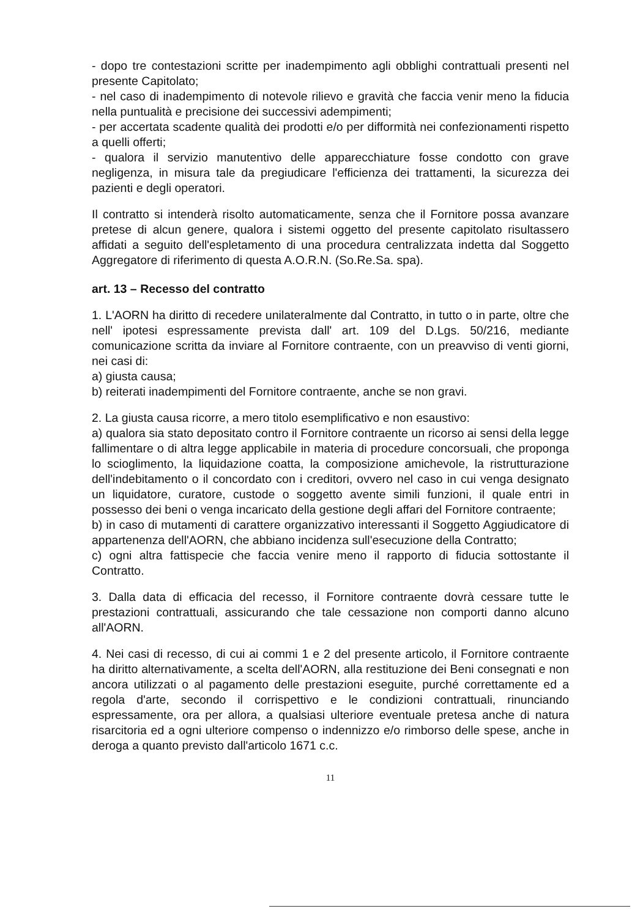- dopo tre contestazioni scritte per inadempimento agli obblighi contrattuali presenti nel presente Capitolato;
- nel caso di inadempimento di notevole rilievo e gravità che faccia venir meno la fiducia nella puntualità e precisione dei successivi adempimenti;
- per accertata scadente qualità dei prodotti e/o per difformità nei confezionamenti rispetto a quelli offerti;
- qualora il servizio manutentivo delle apparecchiature fosse condotto con grave negligenza, in misura tale da pregiudicare l'efficienza dei trattamenti, la sicurezza dei pazienti e degli operatori.
Il contratto si intenderà risolto automaticamente, senza che il Fornitore possa avanzare pretese di alcun genere, qualora i sistemi oggetto del presente capitolato risultassero affidati a seguito dell'espletamento di una procedura centralizzata indetta dal Soggetto Aggregatore di riferimento di questa A.O.R.N. (So.Re.Sa. spa).
art. 13 – Recesso del contratto
1. L'AORN ha diritto di recedere unilateralmente dal Contratto, in tutto o in parte, oltre che nell' ipotesi espressamente prevista dall' art. 109 del D.Lgs. 50/216, mediante comunicazione scritta da inviare al Fornitore contraente, con un preavviso di venti giorni, nei casi di:
a) giusta causa;
b) reiterati inadempimenti del Fornitore contraente, anche se non gravi.
2. La giusta causa ricorre, a mero titolo esemplificativo e non esaustivo:
a) qualora sia stato depositato contro il Fornitore contraente un ricorso ai sensi della legge fallimentare o di altra legge applicabile in materia di procedure concorsuali, che proponga lo scioglimento, la liquidazione coatta, la composizione amichevole, la ristrutturazione dell'indebitamento o il concordato con i creditori, ovvero nel caso in cui venga designato un liquidatore, curatore, custode o soggetto avente simili funzioni, il quale entri in possesso dei beni o venga incaricato della gestione degli affari del Fornitore contraente;
b) in caso di mutamenti di carattere organizzativo interessanti il Soggetto Aggiudicatore di appartenenza dell'AORN, che abbiano incidenza sull'esecuzione della Contratto;
c) ogni altra fattispecie che faccia venire meno il rapporto di fiducia sottostante il Contratto.
3. Dalla data di efficacia del recesso, il Fornitore contraente dovrà cessare tutte le prestazioni contrattuali, assicurando che tale cessazione non comporti danno alcuno all'AORN.
4. Nei casi di recesso, di cui ai commi 1 e 2 del presente articolo, il Fornitore contraente ha diritto alternativamente, a scelta dell'AORN, alla restituzione dei Beni consegnati e non ancora utilizzati o al pagamento delle prestazioni eseguite, purché correttamente ed a regola d'arte, secondo il corrispettivo e le condizioni contrattuali, rinunciando espressamente, ora per allora, a qualsiasi ulteriore eventuale pretesa anche di natura risarcitoria ed a ogni ulteriore compenso o indennizzo e/o rimborso delle spese, anche in deroga a quanto previsto dall'articolo 1671 c.c.
11